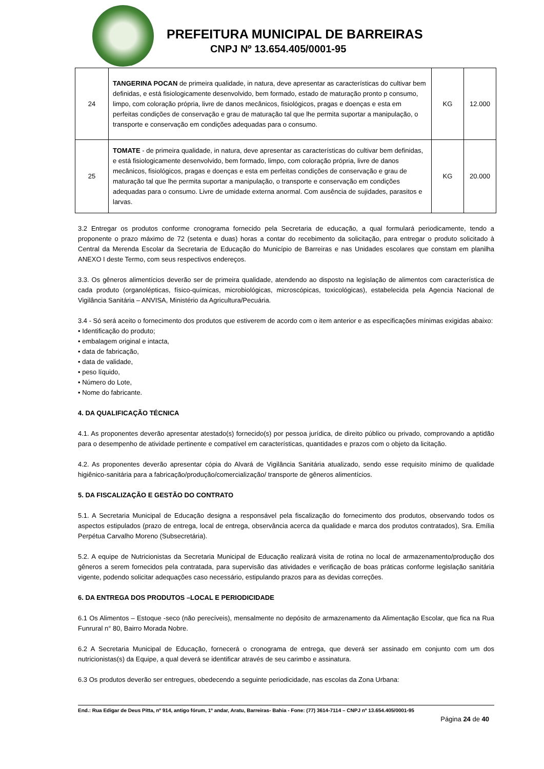PREFEITURA MUNICIPAL DE BARREIRAS
CNPJ Nº 13.654.405/0001-95
| 24 | TANGERINA POCAN de primeira qualidade, in natura, deve apresentar as características do cultivar bem definidas, e está fisiologicamente desenvolvido, bem formado, estado de maturação pronto p consumo, limpo, com coloração própria, livre de danos mecânicos, fisiológicos, pragas e doenças e esta em perfeitas condições de conservação e grau de maturação tal que lhe permita suportar a manipulação, o transporte e conservação em condições adequadas para o consumo. | KG | 12.000 |
| 25 | TOMATE - de primeira qualidade, in natura, deve apresentar as características do cultivar bem definidas, e está fisiologicamente desenvolvido, bem formado, limpo, com coloração própria, livre de danos mecânicos, fisiológicos, pragas e doenças e esta em perfeitas condições de conservação e grau de maturação tal que lhe permita suportar a manipulação, o transporte e conservação em condições adequadas para o consumo. Livre de umidade externa anormal. Com ausência de sujidades, parasitos e larvas. | KG | 20.000 |
3.2 Entregar os produtos conforme cronograma fornecido pela Secretaria de educação, a qual formulará periodicamente, tendo a proponente o prazo máximo de 72 (setenta e duas) horas a contar do recebimento da solicitação, para entregar o produto solicitado à Central da Merenda Escolar da Secretaria de Educação do Município de Barreiras e nas Unidades escolares que constam em planilha ANEXO I deste Termo, com seus respectivos endereços.
3.3. Os gêneros alimentícios deverão ser de primeira qualidade, atendendo ao disposto na legislação de alimentos com característica de cada produto (organolépticas, físico-químicas, microbiológicas, microscópicas, toxicológicas), estabelecida pela Agencia Nacional de Vigilância Sanitária – ANVISA, Ministério da Agricultura/Pecuária.
3.4 - Só será aceito o fornecimento dos produtos que estiverem de acordo com o item anterior e as especificações mínimas exigidas abaixo:
• Identificação do produto;
• embalagem original e intacta,
• data de fabricação,
• data de validade,
• peso líquido,
• Número do Lote,
• Nome do fabricante.
4. DA QUALIFICAÇÃO TÉCNICA
4.1. As proponentes deverão apresentar atestado(s) fornecido(s) por pessoa jurídica, de direito público ou privado, comprovando a aptidão para o desempenho de atividade pertinente e compatível em características, quantidades e prazos com o objeto da licitação.
4.2. As proponentes deverão apresentar cópia do Alvará de Vigilância Sanitária atualizado, sendo esse requisito mínimo de qualidade higiênico-sanitária para a fabricação/produção/comercialização/ transporte de gêneros alimentícios.
5. DA FISCALIZAÇÃO E GESTÃO DO CONTRATO
5.1. A Secretaria Municipal de Educação designa a responsável pela fiscalização do fornecimento dos produtos, observando todos os aspectos estipulados (prazo de entrega, local de entrega, observância acerca da qualidade e marca dos produtos contratados), Sra. Emília Perpétua Carvalho Moreno (Subsecretária).
5.2. A equipe de Nutricionistas da Secretaria Municipal de Educação realizará visita de rotina no local de armazenamento/produção dos gêneros a serem fornecidos pela contratada, para supervisão das atividades e verificação de boas práticas conforme legislação sanitária vigente, podendo solicitar adequações caso necessário, estipulando prazos para as devidas correções.
6. DA ENTREGA DOS PRODUTOS –LOCAL E PERIODICIDADE
6.1 Os Alimentos – Estoque -seco (não perecíveis), mensalmente no depósito de armazenamento da Alimentação Escolar, que fica na Rua Funrural n° 80, Bairro Morada Nobre.
6.2 A Secretaria Municipal de Educação, fornecerá o cronograma de entrega, que deverá ser assinado em conjunto com um dos nutricionistas(s) da Equipe, a qual deverá se identificar através de seu carimbo e assinatura.
6.3 Os produtos deverão ser entregues, obedecendo a seguinte periodicidade, nas escolas da Zona Urbana:
End.: Rua Edigar de Deus Pitta, nº 914, antigo fórum, 1º andar, Aratu, Barreiras- Bahia - Fone: (77) 3614-7114 – CNPJ nº 13.654.405/0001-95
Página 24 de 40